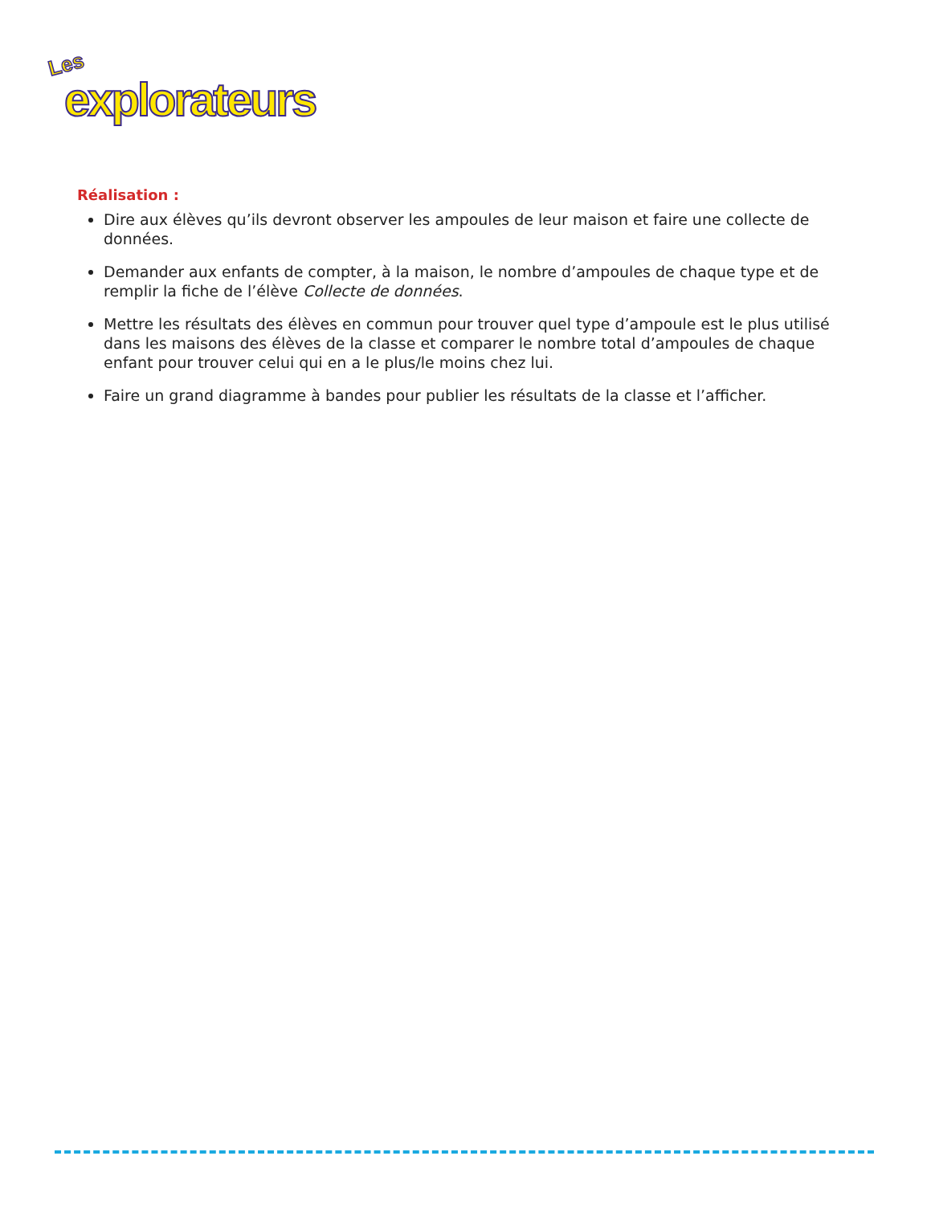Les
explorateurs
Réalisation :
Dire aux élèves qu’ils devront observer les ampoules de leur maison et faire une collecte de données.
Demander aux enfants de compter, à la maison, le nombre d’ampoules de chaque type et de remplir la fiche de l’élève Collecte de données.
Mettre les résultats des élèves en commun pour trouver quel type d’ampoule est le plus utilisé dans les maisons des élèves de la classe et comparer le nombre total d’ampoules de chaque enfant pour trouver celui qui en a le plus/le moins chez lui.
Faire un grand diagramme à bandes pour publier les résultats de la classe et l’afficher.